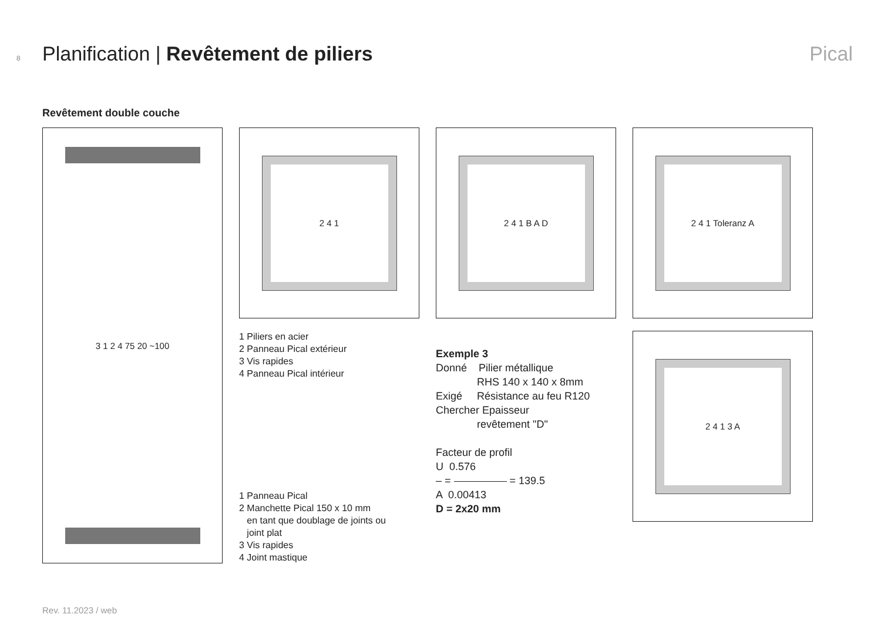8 Planification | Revêtement de piliers Pical
Revêtement double couche
3 1 2 4 75 20 ~100 2 4 1 2 4 1 B A D 2 4 1 Toleranz A
2 4 1 3 A
1 Piliers en acier
2 Panneau Pical extérieur
3 Vis rapides
4 Panneau Pical intérieur
1 Panneau Pical
2 Manchette Pical 150 x 10 mm
en tant que doublage de joints ou
joint plat
3 Vis rapides
4 Joint mastique
Exemple 3
Donné Pilier métallique
RHS 140 x 140 x 8mm
Exigé Résistance au feu R120
Chercher Epaisseur
revêtement "D"
Facteur de profil
U 0.576
– = = 139.5
A 0.00413
D = 2x20 mm
Rev. 11.2023 / web